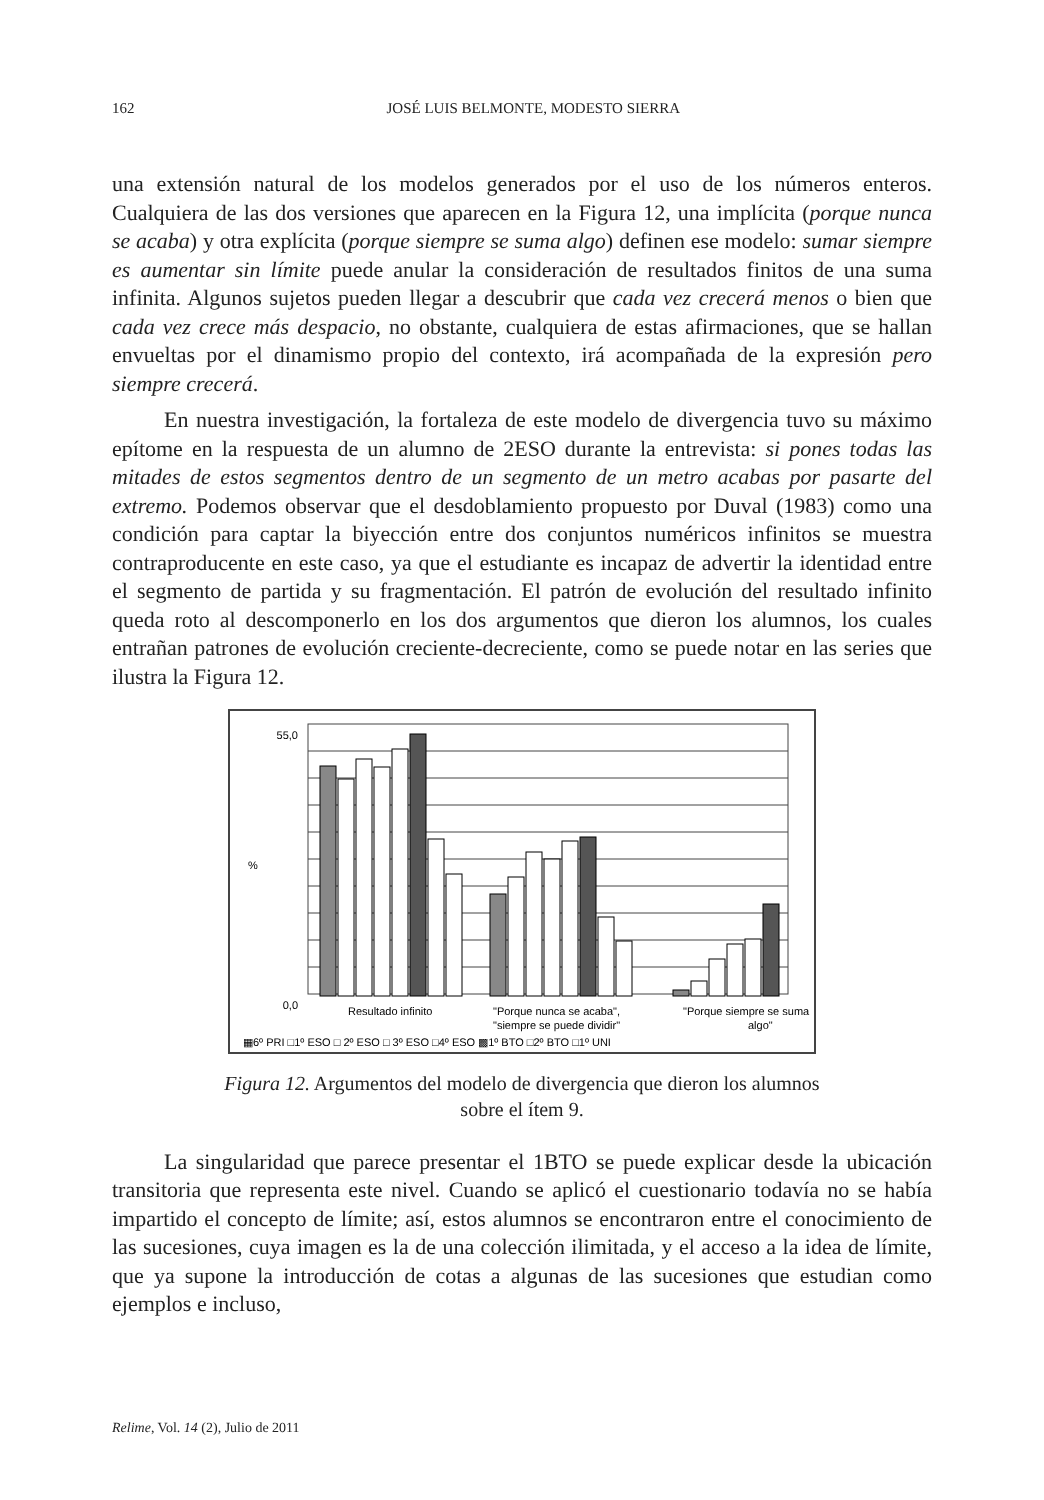162 JOSÉ LUIS BELMONTE, MODESTO SIERRA
una extensión natural de los modelos generados por el uso de los números enteros. Cualquiera de las dos versiones que aparecen en la Figura 12, una implícita (porque nunca se acaba) y otra explícita (porque siempre se suma algo) definen ese modelo: sumar siempre es aumentar sin límite puede anular la consideración de resultados finitos de una suma infinita. Algunos sujetos pueden llegar a descubrir que cada vez crecerá menos o bien que cada vez crece más despacio, no obstante, cualquiera de estas afirmaciones, que se hallan envueltas por el dinamismo propio del contexto, irá acompañada de la expresión pero siempre crecerá.
En nuestra investigación, la fortaleza de este modelo de divergencia tuvo su máximo epítome en la respuesta de un alumno de 2ESO durante la entrevista: si pones todas las mitades de estos segmentos dentro de un segmento de un metro acabas por pasarte del extremo. Podemos observar que el desdoblamiento propuesto por Duval (1983) como una condición para captar la biyección entre dos conjuntos numéricos infinitos se muestra contraproducente en este caso, ya que el estudiante es incapaz de advertir la identidad entre el segmento de partida y su fragmentación. El patrón de evolución del resultado infinito queda roto al descomponerlo en los dos argumentos que dieron los alumnos, los cuales entrañan patrones de evolución creciente-decreciente, como se puede notar en las series que ilustra la Figura 12.
55,0
0,0
%
Resultado infinito
"Porque nunca se acaba",
"siempre se puede dividir"
"Porque siempre se suma
algo"
▦6º PRI □1º ESO □ 2º ESO □ 3º ESO □4º ESO ▩1º BTO □2º BTO □1º UNI
Figura 12. Argumentos del modelo de divergencia que dieron los alumnos
sobre el ítem 9.
La singularidad que parece presentar el 1BTO se puede explicar desde la ubicación transitoria que representa este nivel. Cuando se aplicó el cuestionario todavía no se había impartido el concepto de límite; así, estos alumnos se encontraron entre el conocimiento de las sucesiones, cuya imagen es la de una colección ilimitada, y el acceso a la idea de límite, que ya supone la introducción de cotas a algunas de las sucesiones que estudian como ejemplos e incluso,
Relime, Vol. 14 (2), Julio de 2011